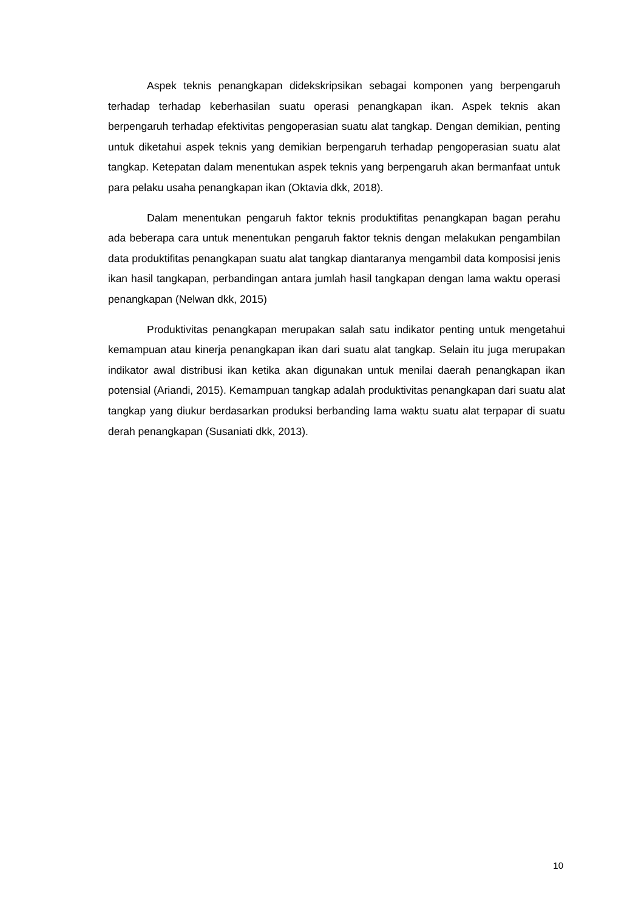Aspek teknis penangkapan didekskripsikan sebagai komponen yang berpengaruh terhadap terhadap keberhasilan suatu operasi penangkapan ikan. Aspek teknis akan berpengaruh terhadap efektivitas pengoperasian suatu alat tangkap. Dengan demikian, penting untuk diketahui aspek teknis yang demikian berpengaruh terhadap pengoperasian suatu alat tangkap. Ketepatan dalam menentukan aspek teknis yang berpengaruh akan bermanfaat untuk para pelaku usaha penangkapan ikan (Oktavia dkk, 2018).
Dalam menentukan pengaruh faktor teknis produktifitas penangkapan bagan perahu ada beberapa cara untuk menentukan pengaruh faktor teknis dengan melakukan pengambilan data produktifitas penangkapan suatu alat tangkap diantaranya mengambil data komposisi jenis ikan hasil tangkapan, perbandingan antara jumlah hasil tangkapan dengan lama waktu operasi penangkapan (Nelwan dkk, 2015)
Produktivitas penangkapan merupakan salah satu indikator penting untuk mengetahui kemampuan atau kinerja penangkapan ikan dari suatu alat tangkap. Selain itu juga merupakan indikator awal distribusi ikan ketika akan digunakan untuk menilai daerah penangkapan ikan potensial (Ariandi, 2015). Kemampuan tangkap adalah produktivitas penangkapan dari suatu alat tangkap yang diukur berdasarkan produksi berbanding lama waktu suatu alat terpapar di suatu derah penangkapan (Susaniati dkk, 2013).
10